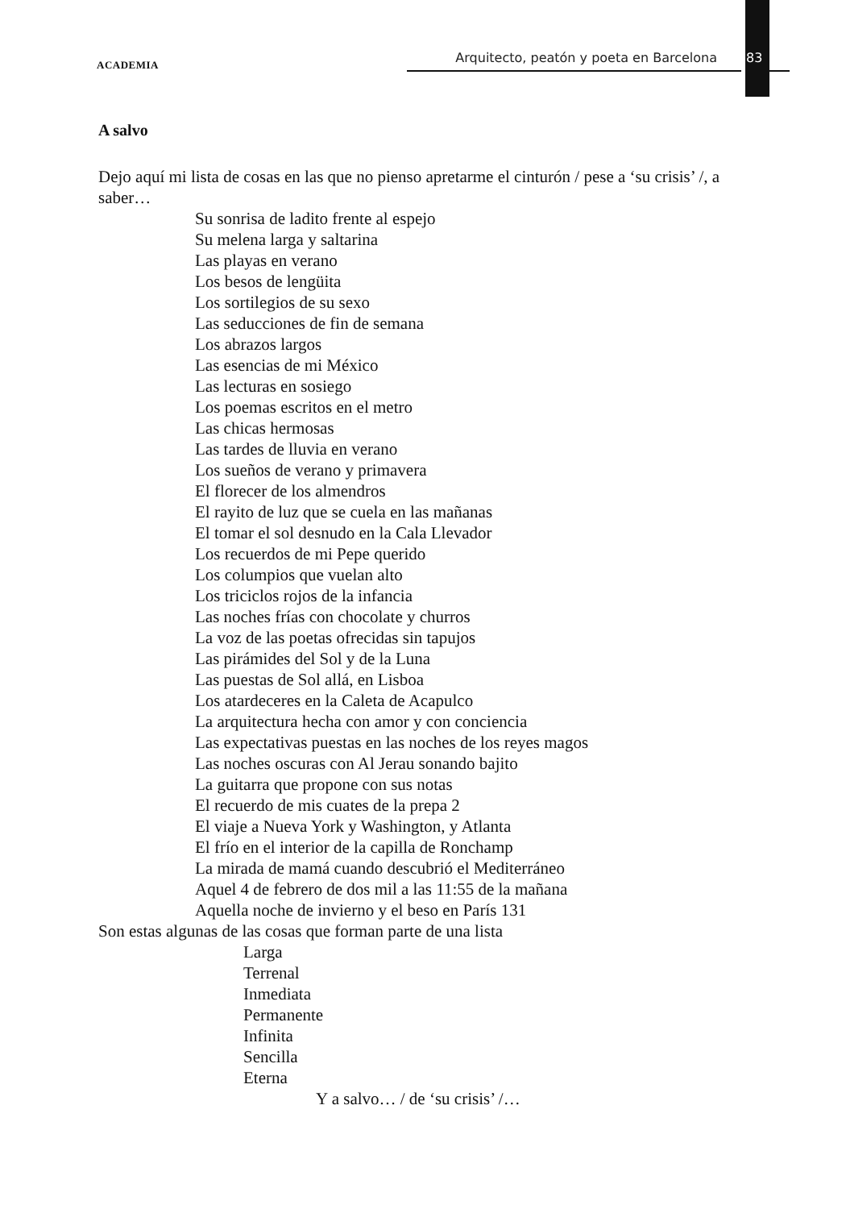ACADEMIA Arquitecto, peatón y poeta en Barcelona 83
A salvo
Dejo aquí mi lista de cosas en las que no pienso apretarme el cinturón / pese a ‘su crisis’ /, a saber…
Su sonrisa de ladito frente al espejo
Su melena larga y saltarina
Las playas en verano
Los besos de lengüita
Los sortilegios de su sexo
Las seducciones de fin de semana
Los abrazos largos
Las esencias de mi México
Las lecturas en sosiego
Los poemas escritos en el metro
Las chicas hermosas
Las tardes de lluvia en verano
Los sueños de verano y primavera
El florecer de los almendros
El rayito de luz que se cuela en las mañanas
El tomar el sol desnudo en la Cala Llevador
Los recuerdos de mi Pepe querido
Los columpios que vuelan alto
Los triciclos rojos de la infancia
Las noches frías con chocolate y churros
La voz de las poetas ofrecidas sin tapujos
Las pirámides del Sol y de la Luna
Las puestas de Sol allá, en Lisboa
Los atardeceres en la Caleta de Acapulco
La arquitectura hecha con amor y con conciencia
Las expectativas puestas en las noches de los reyes magos
Las noches oscuras con Al Jerau sonando bajito
La guitarra que propone con sus notas
El recuerdo de mis cuates de la prepa 2
El viaje a Nueva York y Washington, y Atlanta
El frío en el interior de la capilla de Ronchamp
La mirada de mamá cuando descubrió el Mediterráneo
Aquel 4 de febrero de dos mil a las 11:55 de la mañana
Aquella noche de invierno y el beso en París 131
Son estas algunas de las cosas que forman parte de una lista
Larga
Terrenal
Inmediata
Permanente
Infinita
Sencilla
Eterna
Y a salvo… / de ‘su crisis’ /…